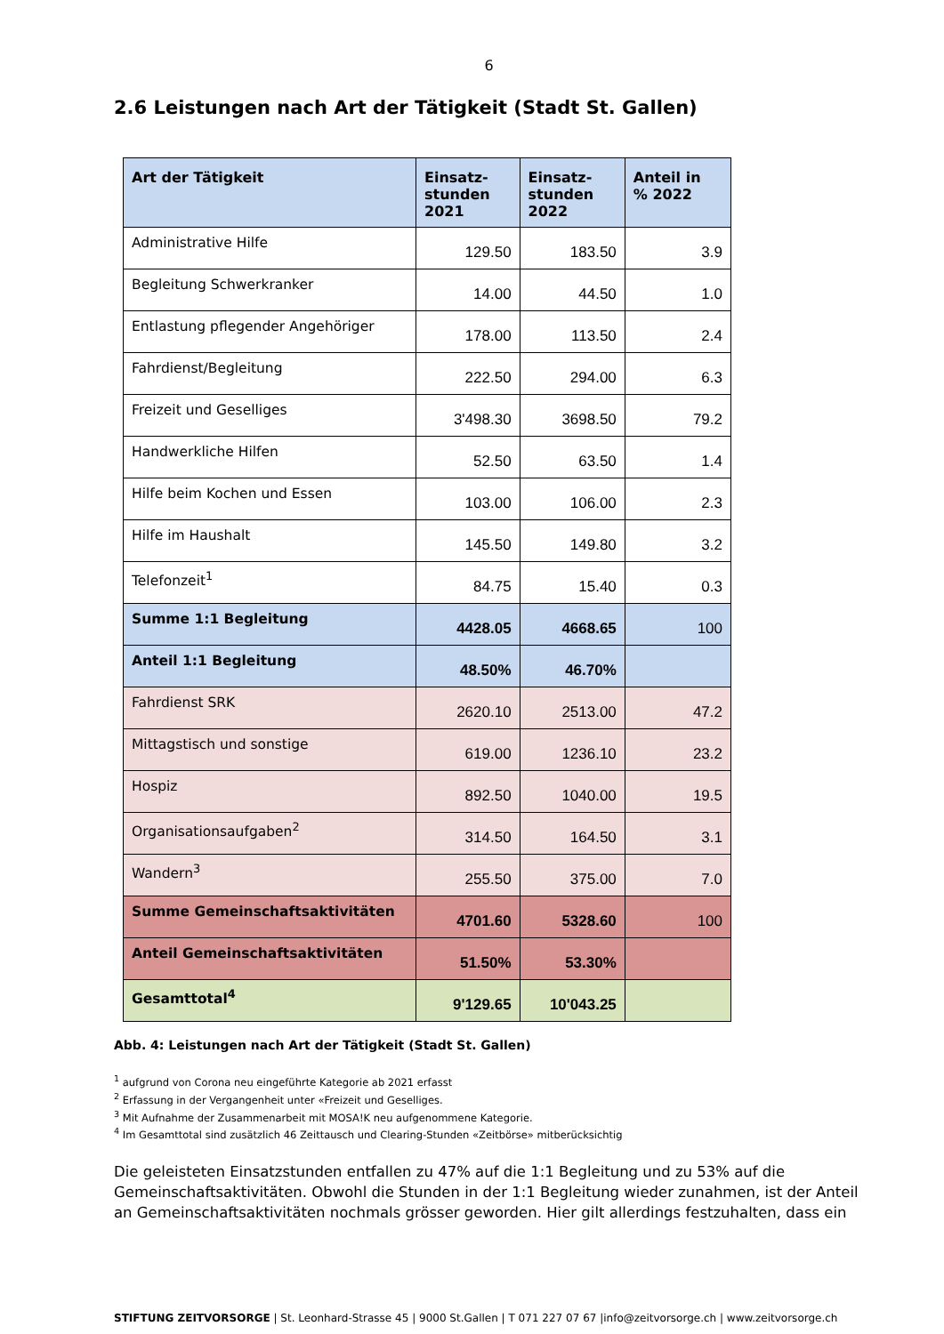6
2.6 Leistungen nach Art der Tätigkeit (Stadt St. Gallen)
| Art der Tätigkeit | Einsatz- stunden 2021 | Einsatz- stunden 2022 | Anteil in % 2022 |
| --- | --- | --- | --- |
| Administrative Hilfe | 129.50 | 183.50 | 3.9 |
| Begleitung Schwerkranker | 14.00 | 44.50 | 1.0 |
| Entlastung pflegender Angehöriger | 178.00 | 113.50 | 2.4 |
| Fahrdienst/Begleitung | 222.50 | 294.00 | 6.3 |
| Freizeit und Geselliges | 3'498.30 | 3698.50 | 79.2 |
| Handwerkliche Hilfen | 52.50 | 63.50 | 1.4 |
| Hilfe beim Kochen und Essen | 103.00 | 106.00 | 2.3 |
| Hilfe im Haushalt | 145.50 | 149.80 | 3.2 |
| Telefonzeit<sup>1</sup> | 84.75 | 15.40 | 0.3 |
| Summe 1:1 Begleitung | 4428.05 | 4668.65 | 100 |
| Anteil 1:1 Begleitung | 48.50% | 46.70% | |
| Fahrdienst SRK | 2620.10 | 2513.00 | 47.2 |
| Mittagstisch und sonstige | 619.00 | 1236.10 | 23.2 |
| Hospiz | 892.50 | 1040.00 | 19.5 |
| Organisationsaufgaben<sup>2</sup> | 314.50 | 164.50 | 3.1 |
| Wandern<sup>3</sup> | 255.50 | 375.00 | 7.0 |
| Summe Gemeinschaftsaktivitäten | 4701.60 | 5328.60 | 100 |
| Anteil Gemeinschaftsaktivitäten | 51.50% | 53.30% | |
| Gesamttotal<sup>4</sup> | 9'129.65 | 10'043.25 | |
Abb. 4: Leistungen nach Art der Tätigkeit (Stadt St. Gallen)
<sup>1</sup> aufgrund von Corona neu eingeführte Kategorie ab 2021 erfasst
<sup>2</sup> Erfassung in der Vergangenheit unter «Freizeit und Geselliges.
<sup>3</sup> Mit Aufnahme der Zusammenarbeit mit MOSA!K neu aufgenommene Kategorie.
<sup>4</sup> Im Gesamttotal sind zusätzlich 46 Zeittausch und Clearing-Stunden «Zeitbörse» mitberücksichtig
Die geleisteten Einsatzstunden entfallen zu 47% auf die 1:1 Begleitung und zu 53% auf die Gemeinschaftsaktivitäten. Obwohl die Stunden in der 1:1 Begleitung wieder zunahmen, ist der Anteil an Gemeinschaftsaktivitäten nochmals grösser geworden. Hier gilt allerdings festzuhalten, dass ein
STIFTUNG ZEITVORSORGE | St. Leonhard-Strasse 45 | 9000 St.Gallen | T 071 227 07 67 |info@zeitvorsorge.ch | www.zeitvorsorge.ch